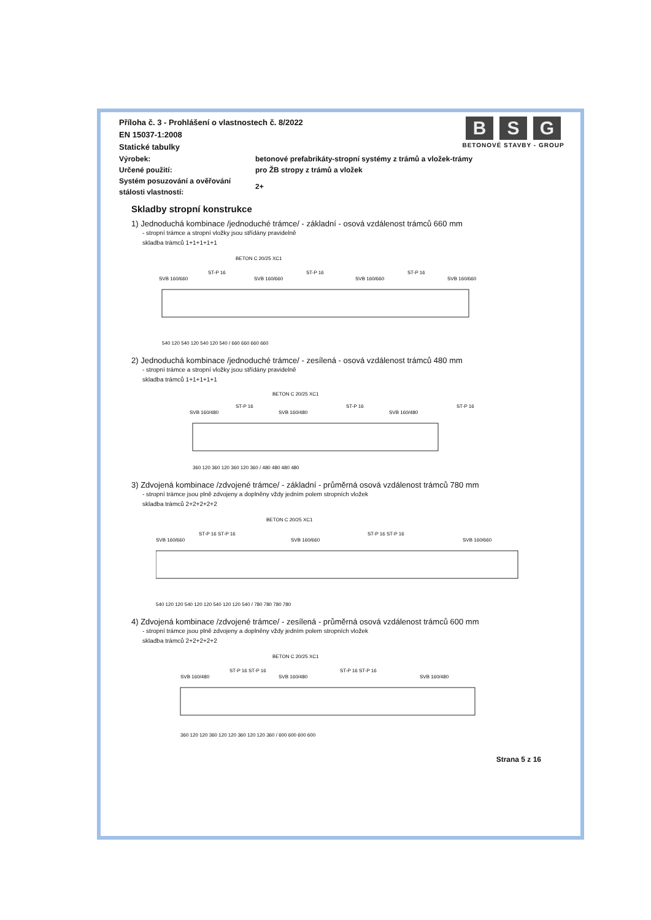B S G
BETONOVÉ STAVBY - GROUP
Příloha č. 3 - Prohlášení o vlastnostech č. 8/2022
EN 15037-1:2008
Statické tabulky
Výrobek: betonové prefabrikáty-stropní systémy z trámů a vložek-trámy
Určené použití: pro ŽB stropy z trámů a vložek
Systém posuzování a ověřování stálosti vlastností:
2+
Skladby stropní konstrukce
1) Jednoduchá kombinace /jednoduché trámce/ - základní - osová vzdálenost trámců 660 mm
- stropní trámce a stropní vložky jsou střídány pravidelně
skladba trámců 1+1+1+1+1
BETON C 20/25 XC1
SVB 160/660
ST-P 16
SVB 160/660
ST-P 16
SVB 160/660
ST-P 16
SVB 160/660
540 120 540 120 540 120 540 / 660 660 660 660
2) Jednoduchá kombinace /jednoduché trámce/ - zesílená - osová vzdálenost trámců 480 mm
- stropní trámce a stropní vložky jsou střídány pravidelně
skladba trámců 1+1+1+1+1
BETON C 20/25 XC1
SVB 160/480
ST-P 16
SVB 160/480
ST-P 16
SVB 160/480
ST-P 16
360 120 360 120 360 120 360 / 480 480 480 480
3) Zdvojená kombinace /zdvojené trámce/ - základní - průměrná osová vzdálenost trámců 780 mm
- stropní trámce jsou plně zdvojeny a doplněny vždy jedním polem stropních vložek
skladba trámců 2+2+2+2+2
BETON C 20/25 XC1
SVB 160/660
ST-P 16 ST-P 16
SVB 160/660
ST-P 16 ST-P 16
SVB 160/660
540 120 120 540 120 120 540 120 120 540 / 780 780 780 780
4) Zdvojená kombinace /zdvojené trámce/ - zesílená - průměrná osová vzdálenost trámců 600 mm
- stropní trámce jsou plně zdvojeny a doplněny vždy jedním polem stropních vložek
skladba trámců 2+2+2+2+2
BETON C 20/25 XC1
SVB 160/480
ST-P 16 ST-P 16
SVB 160/480
ST-P 16 ST-P 16
SVB 160/480
360 120 120 360 120 120 360 120 120 360 / 600 600 600 600
Strana 5 z 16